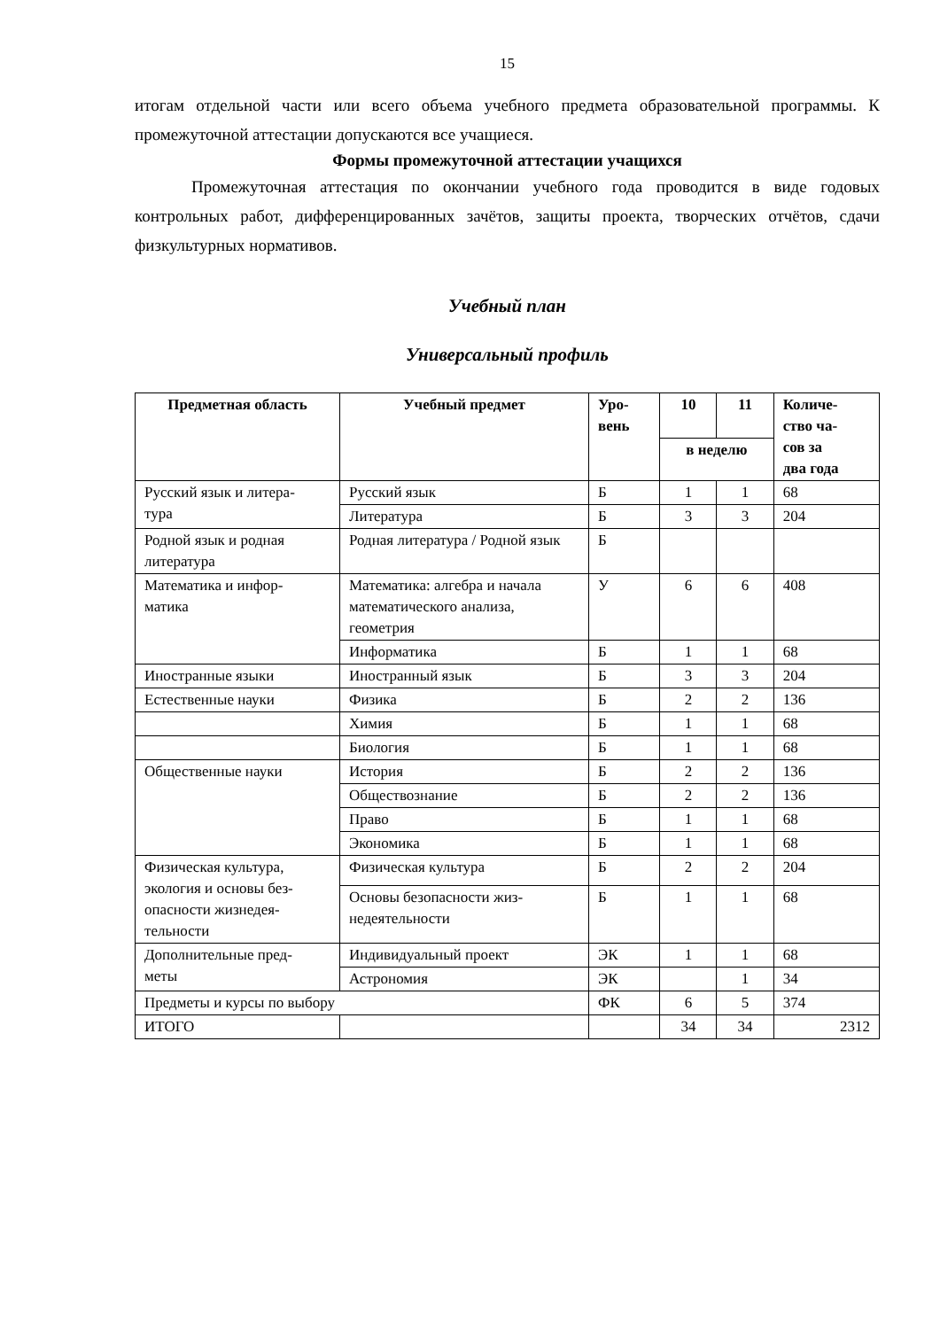15
итогам отдельной части или всего объема учебного предмета образовательной программы. К промежуточной аттестации допускаются все учащиеся.
Формы промежуточной аттестации учащихся
Промежуточная аттестация по окончании учебного года проводится в виде годовых контрольных работ, дифференцированных зачётов, защиты проекта, творческих отчётов, сдачи физкультурных нормативов.
Учебный план
Универсальный профиль
| Предметная область | Учебный предмет | Уро- вень | 10 | 11 | Количе- ство ча- сов за два года |
| --- | --- | --- | --- | --- | --- |
| | | | в неделю | | |
| Русский язык и литера- тура | Русский язык | Б | 1 | 1 | 68 |
| | Литература | Б | 3 | 3 | 204 |
| Родной язык и родная литература | Родная литература / Родной язык | Б | | | |
| Математика и инфор- матика | Математика: алгебра и начала математического анализа, геометрия | У | 6 | 6 | 408 |
| | Информатика | Б | 1 | 1 | 68 |
| Иностранные языки | Иностранный язык | Б | 3 | 3 | 204 |
| Естественные науки | Физика | Б | 2 | 2 | 136 |
| | Химия | Б | 1 | 1 | 68 |
| | Биология | Б | 1 | 1 | 68 |
| Общественные науки | История | Б | 2 | 2 | 136 |
| | Обществознание | Б | 2 | 2 | 136 |
| | Право | Б | 1 | 1 | 68 |
| | Экономика | Б | 1 | 1 | 68 |
| Физическая культура, экология и основы без- опасности жизнедея- тельности | Физическая культура | Б | 2 | 2 | 204 |
| | Основы безопасности жиз- недеятельности | Б | 1 | 1 | 68 |
| Дополнительные пред- меты | Индивидуальный проект | ЭК | 1 | 1 | 68 |
| | Астрономия | ЭК | | 1 | 34 |
| Предметы и курсы по выбору | | ФК | 6 | 5 | 374 |
| ИТОГО | | | 34 | 34 | 2312 |